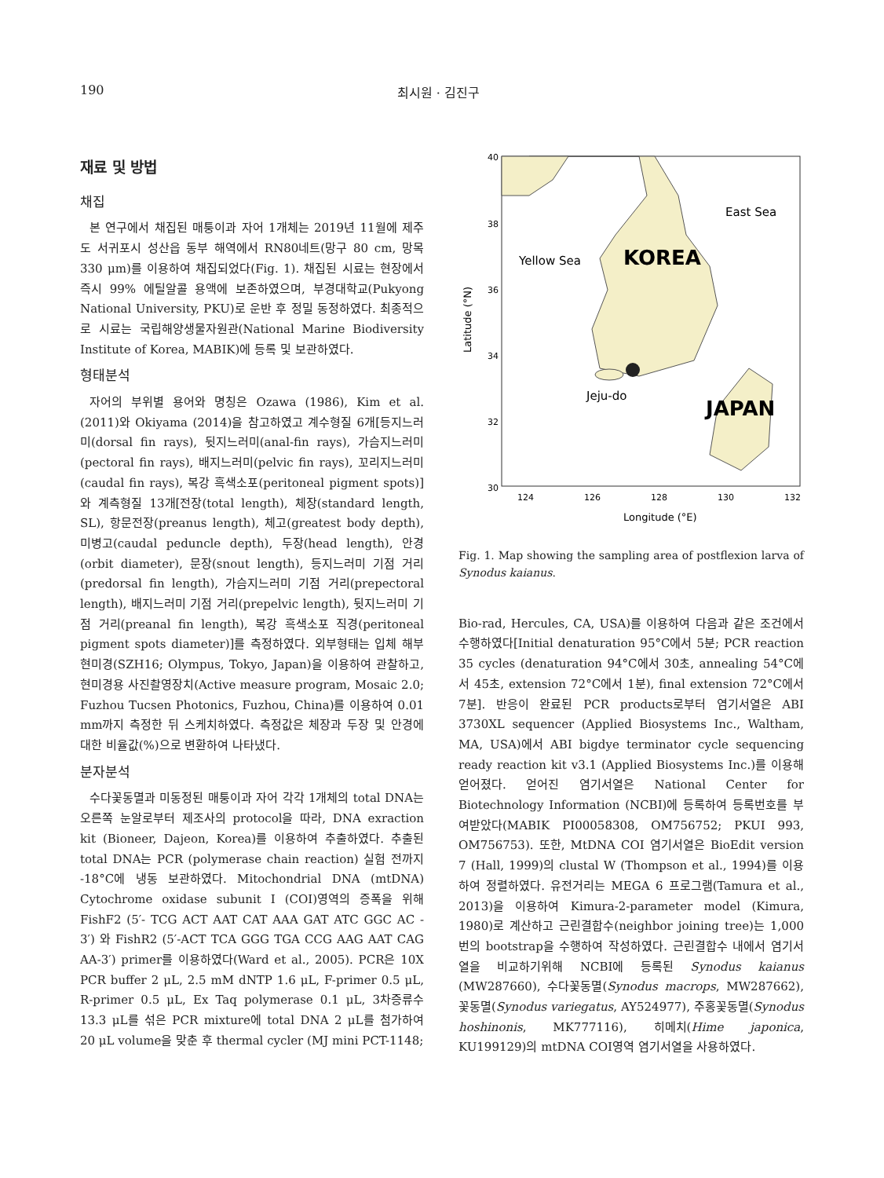190 최시원 · 김진구
재료 및 방법
채집
본 연구에서 채집된 매퉁이과 자어 1개체는 2019년 11월에 제주도 서귀포시 성산읍 동부 해역에서 RN80네트(망구 80 cm, 망목 330 μm)를 이용하여 채집되었다(Fig. 1). 채집된 시료는 현장에서 즉시 99% 에틸알콜 용액에 보존하였으며, 부경대학교(Pukyong National University, PKU)로 운반 후 정밀 동정하였다. 최종적으로 시료는 국립해양생물자원관(National Marine Biodiversity Institute of Korea, MABIK)에 등록 및 보관하였다.
형태분석
자어의 부위별 용어와 명칭은 Ozawa (1986), Kim et al. (2011)와 Okiyama (2014)을 참고하였고 계수형질 6개[등지느러미(dorsal fin rays), 뒷지느러미(anal-fin rays), 가슴지느러미(pectoral fin rays), 배지느러미(pelvic fin rays), 꼬리지느러미(caudal fin rays), 복강 흑색소포(peritoneal pigment spots)]와 계측형질 13개[전장(total length), 체장(standard length, SL), 항문전장(preanus length), 체고(greatest body depth), 미병고(caudal peduncle depth), 두장(head length), 안경(orbit diameter), 문장(snout length), 등지느러미 기점 거리(predorsal fin length), 가슴지느러미 기점 거리(prepectoral length), 배지느러미 기점 거리(prepelvic length), 뒷지느러미 기점 거리(preanal fin length), 복강 흑색소포 직경(peritoneal pigment spots diameter)]를 측정하였다. 외부형태는 입체 해부현미경(SZH16; Olympus, Tokyo, Japan)을 이용하여 관찰하고, 현미경용 사진촬영장치(Active measure program, Mosaic 2.0; Fuzhou Tucsen Photonics, Fuzhou, China)를 이용하여 0.01 mm까지 측정한 뒤 스케치하였다. 측정값은 체장과 두장 및 안경에 대한 비율값(%)으로 변환하여 나타냈다.
분자분석
수다꽃동멸과 미동정된 매퉁이과 자어 각각 1개체의 total DNA는 오른쪽 눈알로부터 제조사의 protocol을 따라, DNA exraction kit (Bioneer, Dajeon, Korea)를 이용하여 추출하였다. 추출된 total DNA는 PCR (polymerase chain reaction) 실험 전까지 -18°C에 냉동 보관하였다. Mitochondrial DNA (mtDNA) Cytochrome oxidase subunit I (COI)영역의 증폭을 위해 FishF2 (5′- TCG ACT AAT CAT AAA GAT ATC GGC AC - 3′) 와 FishR2 (5′-ACT TCA GGG TGA CCG AAG AAT CAG AA-3′) primer를 이용하였다(Ward et al., 2005). PCR은 10X PCR buffer 2 μL, 2.5 mM dNTP 1.6 μL, F-primer 0.5 μL, R-primer 0.5 μL, Ex Taq polymerase 0.1 μL, 3차증류수 13.3 μL를 섞은 PCR mixture에 total DNA 2 μL를 첨가하여 20 μL volume을 맞춘 후 thermal cycler (MJ mini PCT-1148;
East Sea
Yellow Sea
KOREA
Jeju-do
JAPAN
40
38
36
34
32
30
124
126
128
130
132
Longitude (°E)
Latitude (°N)
Fig. 1. Map showing the sampling area of postflexion larva of Synodus kaianus.
Bio-rad, Hercules, CA, USA)를 이용하여 다음과 같은 조건에서 수행하였다[Initial denaturation 95°C에서 5분; PCR reaction 35 cycles (denaturation 94°C에서 30초, annealing 54°C에서 45초, extension 72°C에서 1분), final extension 72°C에서 7분]. 반응이 완료된 PCR products로부터 염기서열은 ABI 3730XL sequencer (Applied Biosystems Inc., Waltham, MA, USA)에서 ABI bigdye terminator cycle sequencing ready reaction kit v3.1 (Applied Biosystems Inc.)를 이용해 얻어졌다. 얻어진 염기서열은 National Center for Biotechnology Information (NCBI)에 등록하여 등록번호를 부여받았다(MABIK PI00058308, OM756752; PKUI 993, OM756753). 또한, MtDNA COI 염기서열은 BioEdit version 7 (Hall, 1999)의 clustal W (Thompson et al., 1994)를 이용하여 정렬하였다. 유전거리는 MEGA 6 프로그램(Tamura et al., 2013)을 이용하여 Kimura-2-parameter model (Kimura, 1980)로 계산하고 근린결합수(neighbor joining tree)는 1,000번의 bootstrap을 수행하여 작성하였다. 근린결합수 내에서 염기서열을 비교하기위해 NCBI에 등록된 Synodus kaianus (MW287660), 수다꽃동멸(Synodus macrops, MW287662), 꽃동멸(Synodus variegatus, AY524977), 주홍꽃동멸(Synodus hoshinonis, MK777116), 히메치(Hime japonica, KU199129)의 mtDNA COI영역 염기서열을 사용하였다.